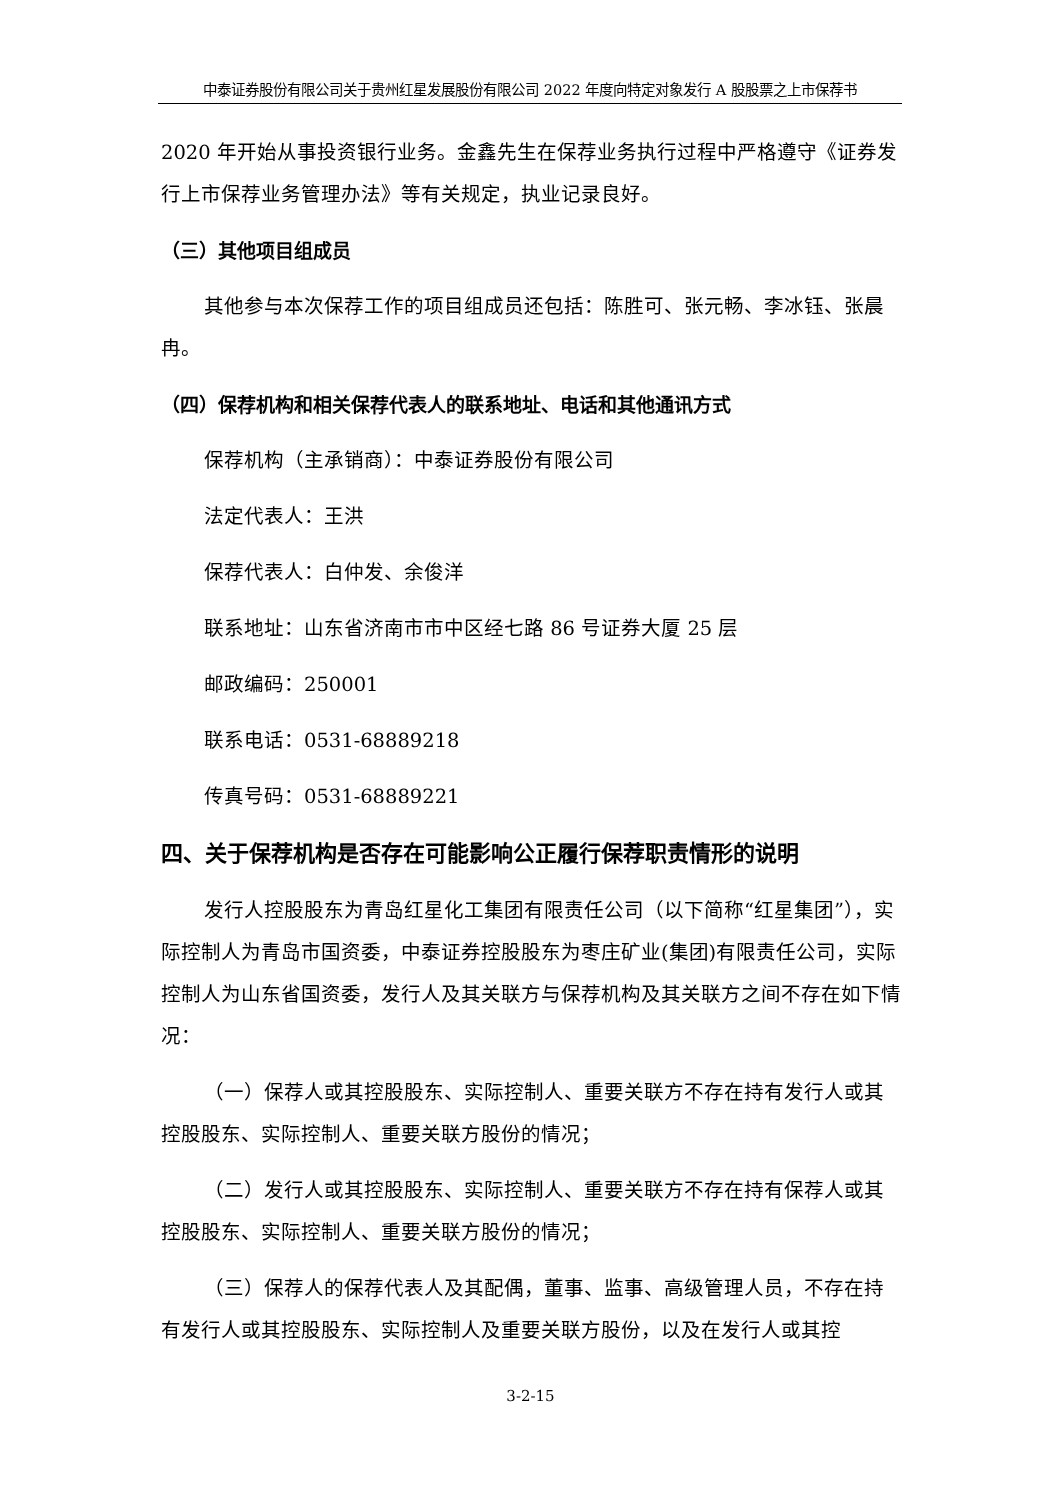中泰证券股份有限公司关于贵州红星发展股份有限公司 2022 年度向特定对象发行 A 股股票之上市保荐书
2020 年开始从事投资银行业务。金鑫先生在保荐业务执行过程中严格遵守《证券发行上市保荐业务管理办法》等有关规定，执业记录良好。
（三）其他项目组成员
其他参与本次保荐工作的项目组成员还包括：陈胜可、张元畅、李冰钰、张晨冉。
（四）保荐机构和相关保荐代表人的联系地址、电话和其他通讯方式
保荐机构（主承销商）：中泰证券股份有限公司
法定代表人：王洪
保荐代表人：白仲发、余俊洋
联系地址：山东省济南市市中区经七路 86 号证券大厦 25 层
邮政编码：250001
联系电话：0531-68889218
传真号码：0531-68889221
四、关于保荐机构是否存在可能影响公正履行保荐职责情形的说明
发行人控股股东为青岛红星化工集团有限责任公司（以下简称“红星集团”），实际控制人为青岛市国资委，中泰证券控股股东为枣庄矿业(集团)有限责任公司，实际控制人为山东省国资委，发行人及其关联方与保荐机构及其关联方之间不存在如下情况：
（一）保荐人或其控股股东、实际控制人、重要关联方不存在持有发行人或其控股股东、实际控制人、重要关联方股份的情况；
（二）发行人或其控股股东、实际控制人、重要关联方不存在持有保荐人或其控股股东、实际控制人、重要关联方股份的情况；
（三）保荐人的保荐代表人及其配偶，董事、监事、高级管理人员，不存在持有发行人或其控股股东、实际控制人及重要关联方股份，以及在发行人或其控
3-2-15